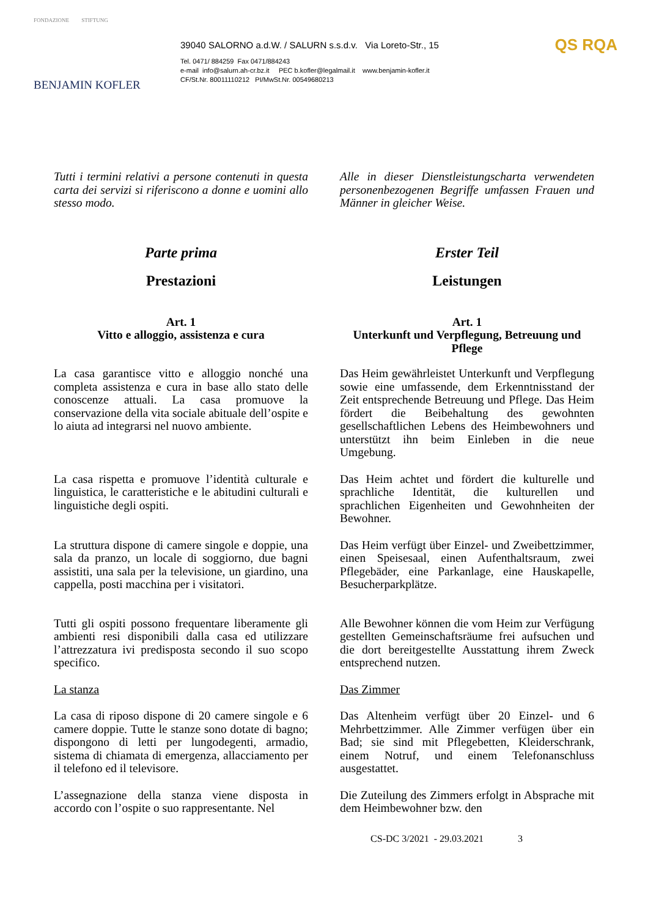FONDAZIONE STIFTUNG
BENJAMIN KOFLER
39040 SALORNO a.d.W. / SALURN s.s.d.v. Via Loreto-Str., 15
Tel. 0471/ 884259 Fax 0471/884243
e-mail info@salurn.ah-cr.bz.it PEC b.kofler@legalmail.it www.benjamin-kofler.it
CF/St.Nr. 80011110212 PI/MwSt.Nr. 00549680213
QS RQA
Tutti i termini relativi a persone contenuti in questa carta dei servizi si riferiscono a donne e uomini allo stesso modo.
Alle in dieser Dienstleistungscharta verwendeten personenbezogenen Begriffe umfassen Frauen und Männer in gleicher Weise.
Parte prima
Prestazioni
Erster Teil
Leistungen
Art. 1
Vitto e alloggio, assistenza e cura
Art. 1
Unterkunft und Verpflegung, Betreuung und Pflege
La casa garantisce vitto e alloggio nonché una completa assistenza e cura in base allo stato delle conoscenze attuali. La casa promuove la conservazione della vita sociale abituale dell’ospite e lo aiuta ad integrarsi nel nuovo ambiente.
Das Heim gewährleistet Unterkunft und Verpflegung sowie eine umfassende, dem Erkenntnisstand der Zeit entsprechende Betreuung und Pflege. Das Heim fördert die Beibehaltung des gewohnten gesellschaftlichen Lebens des Heimbewohners und unterstützt ihn beim Einleben in die neue Umgebung.
La casa rispetta e promuove l’identità culturale e linguistica, le caratteristiche e le abitudini culturali e linguistiche degli ospiti.
Das Heim achtet und fördert die kulturelle und sprachliche Identität, die kulturellen und sprachlichen Eigenheiten und Gewohnheiten der Bewohner.
La struttura dispone di camere singole e doppie, una sala da pranzo, un locale di soggiorno, due bagni assistiti, una sala per la televisione, un giardino, una cappella, posti macchina per i visitatori.
Das Heim verfügt über Einzel- und Zweibettzimmer, einen Speisesaal, einen Aufenthaltsraum, zwei Pflegebäder, eine Parkanlage, eine Hauskapelle, Besucherparkplätze.
Tutti gli ospiti possono frequentare liberamente gli ambienti resi disponibili dalla casa ed utilizzare l’attrezzatura ivi predisposta secondo il suo scopo specifico.
Alle Bewohner können die vom Heim zur Verfügung gestellten Gemeinschaftsräume frei aufsuchen und die dort bereitgestellte Ausstattung ihrem Zweck entsprechend nutzen.
La stanza Das Zimmer
La casa di riposo dispone di 20 camere singole e 6 camere doppie. Tutte le stanze sono dotate di bagno; dispongono di letti per lungodegenti, armadio, sistema di chiamata di emergenza, allacciamento per il telefono ed il televisore.
Das Altenheim verfügt über 20 Einzel- und 6 Mehrbettzimmer. Alle Zimmer verfügen über ein Bad; sie sind mit Pflegebetten, Kleiderschrank, einem Notruf, und einem Telefonanschluss ausgestattet.
L’assegnazione della stanza viene disposta in accordo con l’ospite o suo rappresentante. Nel
Die Zuteilung des Zimmers erfolgt in Absprache mit dem Heimbewohner bzw. den
CS-DC 3/2021 - 29.03.2021 3